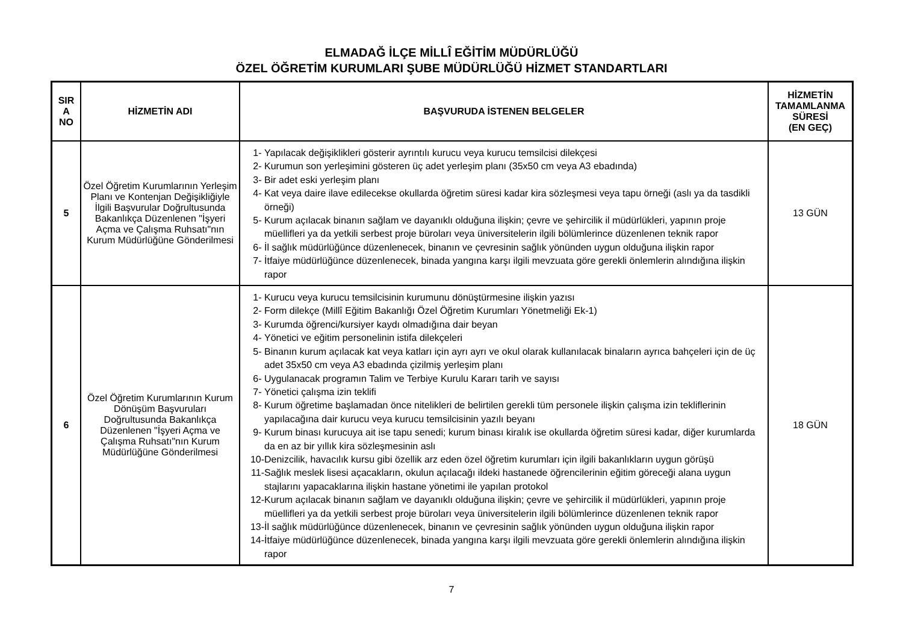ELMADAĞ İLÇE MİLLÎ EĞİTİM MÜDÜRLÜĞÜ
ÖZEL ÖĞRETİM KURUMLARI ŞUBE MÜDÜRLÜĞÜ HİZMET STANDARTLARI
| SIR A NO | HİZMETİN ADI | BAŞVURUDA İSTENEN BELGELER | HİZMETİN TAMAMLANMA SÜRESİ (EN GEÇ) |
| --- | --- | --- | --- |
| 5 | Özel Öğretim Kurumlarının Yerleşim Planı ve Kontenjan Değişikliğiyle İlgili Başvurular Doğrultusunda Bakanlıkça Düzenlenen "İşyeri Açma ve Çalışma Ruhsatı"nın Kurum Müdürlüğüne Gönderilmesi | 1- Yapılacak değişiklikleri gösterir ayrıntılı kurucu veya kurucu temsilcisi dilekçesi 2- Kurumun son yerleşimini gösteren üç adet yerleşim planı (35x50 cm veya A3 ebadında) 3- Bir adet eski yerleşim planı 4- Kat veya daire ilave edilecekse okullarda öğretim süresi kadar kira sözleşmesi veya tapu örneği (aslı ya da tasdikli örneği) 5- Kurum açılacak binanın sağlam ve dayanıklı olduğuna ilişkin; çevre ve şehircilik il müdürlükleri, yapının proje müellifleri ya da yetkili serbest proje büroları veya üniversitelerin ilgili bölümlerince düzenlenen teknik rapor 6- İl sağlık müdürlüğünce düzenlenecek, binanın ve çevresinin sağlık yönünden uygun olduğuna ilişkin rapor 7- İtfaiye müdürlüğünce düzenlenecek, binada yangına karşı ilgili mevzuata göre gerekli önlemlerin alındığına ilişkin rapor | 13 GÜN |
| 6 | Özel Öğretim Kurumlarının Kurum Dönüşüm Başvuruları Doğrultusunda Bakanlıkça Düzenlenen "İşyeri Açma ve Çalışma Ruhsatı"nın Kurum Müdürlüğüne Gönderilmesi | 1- Kurucu veya kurucu temsilcisinin kurumunu dönüştürmesine ilişkin yazısı 2- Form dilekçe (Millî Eğitim Bakanlığı Özel Öğretim Kurumları Yönetmeliği Ek-1) 3- Kurumda öğrenci/kursiyer kaydı olmadığına dair beyan 4- Yönetici ve eğitim personelinin istifa dilekçeleri 5- Binanın kurum açılacak kat veya katları için ayrı ayrı ve okul olarak kullanılacak binaların ayrıca bahçeleri için de üç adet 35x50 cm veya A3 ebadında çizilmiş yerleşim planı 6- Uygulanacak programın Talim ve Terbiye Kurulu Kararı tarih ve sayısı 7- Yönetici çalışma izin teklifi 8- Kurum öğretime başlamadan önce nitelikleri de belirtilen gerekli tüm personele ilişkin çalışma izin tekliflerinin yapılacağına dair kurucu veya kurucu temsilcisinin yazılı beyanı 9- Kurum binası kurucuya ait ise tapu senedi; kurum binası kiralık ise okullarda öğretim süresi kadar, diğer kurumlarda da en az bir yıllık kira sözleşmesinin aslı 10- Denizcilik, havacılık kursu gibi özellik arz eden özel öğretim kurumları için ilgili bakanlıkların uygun görüşü 11- Sağlık meslek lisesi açacakların, okulun açılacağı ildeki hastanede öğrencilerinin eğitim göreceği alana uygun stajlarını yapacaklarına ilişkin hastane yönetimi ile yapılan protokol 12- Kurum açılacak binanın sağlam ve dayanıklı olduğuna ilişkin; çevre ve şehircilik il müdürlükleri, yapının proje müellifleri ya da yetkili serbest proje büroları veya üniversitelerin ilgili bölümlerince düzenlenen teknik rapor 13- İl sağlık müdürlüğünce düzenlenecek, binanın ve çevresinin sağlık yönünden uygun olduğuna ilişkin rapor 14- İtfaiye müdürlüğünce düzenlenecek, binada yangına karşı ilgili mevzuata göre gerekli önlemlerin alındığına ilişkin rapor | 18 GÜN |
7